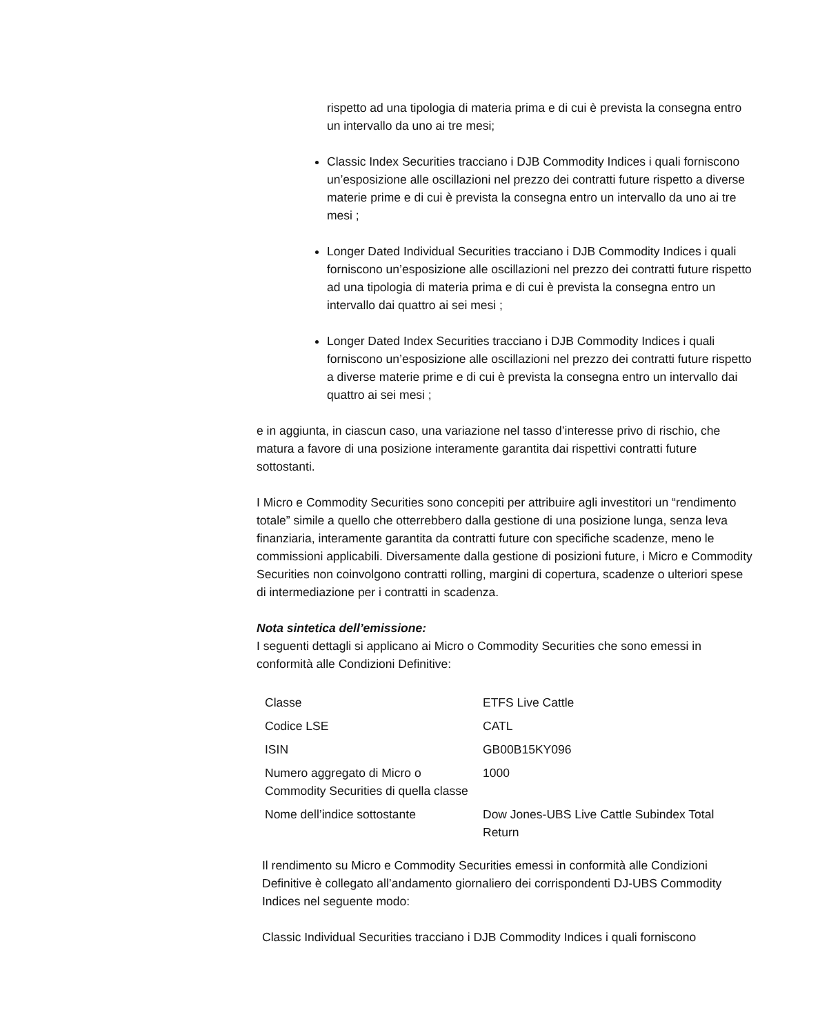rispetto ad una tipologia di materia prima e di cui è prevista la consegna entro un intervallo da uno ai tre mesi;
Classic Index Securities tracciano i DJB Commodity Indices i quali forniscono un’esposizione alle oscillazioni nel prezzo dei contratti future rispetto a diverse materie prime e di cui è prevista la consegna entro un intervallo da uno ai tre mesi ;
Longer Dated Individual Securities tracciano i DJB Commodity Indices i quali forniscono un’esposizione alle oscillazioni nel prezzo dei contratti future rispetto ad una tipologia di materia prima e di cui è prevista la consegna entro un intervallo dai quattro ai sei mesi ;
Longer Dated Index Securities tracciano i DJB Commodity Indices i quali forniscono un’esposizione alle oscillazioni nel prezzo dei contratti future rispetto a diverse materie prime e di cui è prevista la consegna entro un intervallo dai quattro ai sei mesi ;
e in aggiunta, in ciascun caso, una variazione nel tasso d’interesse privo di rischio, che matura a favore di una posizione interamente garantita dai rispettivi contratti future sottostanti.
I Micro e Commodity Securities sono concepiti per attribuire agli investitori un “rendimento totale” simile a quello che otterrebbero dalla gestione di una posizione lunga, senza leva finanziaria, interamente garantita da contratti future con specifiche scadenze, meno le commissioni applicabili. Diversamente dalla gestione di posizioni future, i Micro e Commodity Securities non coinvolgono contratti rolling, margini di copertura, scadenze o ulteriori spese di intermediazione per i contratti in scadenza.
Nota sintetica dell’emissione:
I seguenti dettagli si applicano ai Micro o Commodity Securities che sono emessi in conformità alle Condizioni Definitive:
| Classe | ETFS Live Cattle |
| Codice LSE | CATL |
| ISIN | GB00B15KY096 |
| Numero aggregato di Micro o Commodity Securities di quella classe | 1000 |
| Nome dell’indice sottostante | Dow Jones-UBS Live Cattle Subindex Total Return |
Il rendimento su Micro e Commodity Securities emessi in conformità alle Condizioni Definitive è collegato all’andamento giornaliero dei corrispondenti DJ-UBS Commodity Indices nel seguente modo:
Classic Individual Securities tracciano i DJB Commodity Indices i quali forniscono